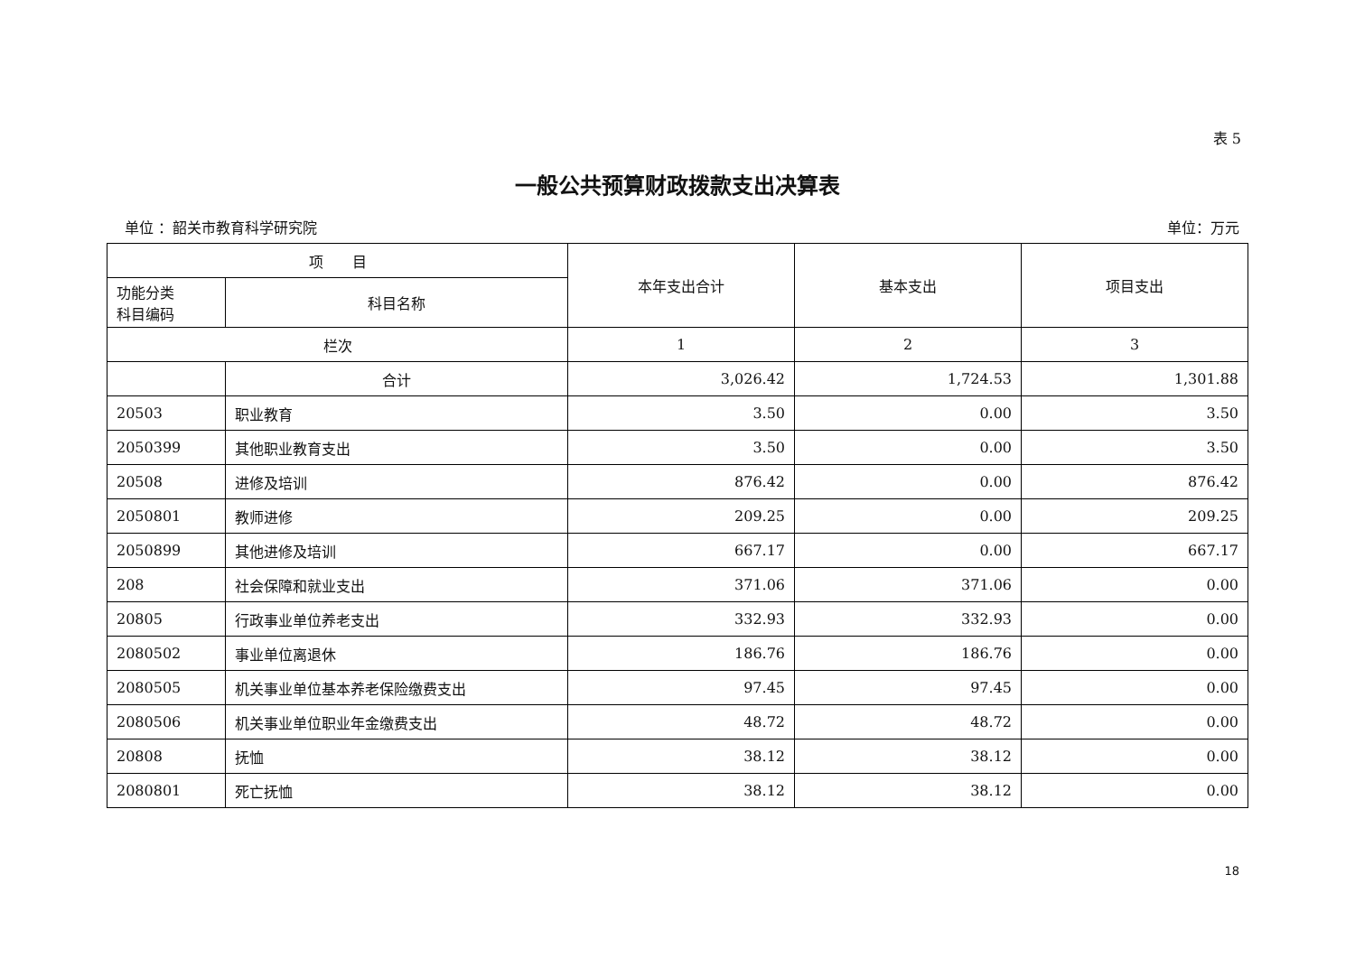表 5
一般公共预算财政拨款支出决算表
单位 ：韶关市教育科学研究院 单位：万元
| 项 目 | | 本年支出合计 | 基本支出 | 项目支出 |
| --- | --- | --- | --- | --- |
| 功能分类 科目编码 | 科目名称 | | | |
| 栏次 | | 1 | 2 | 3 |
| | 合计 | 3,026.42 | 1,724.53 | 1,301.88 |
| 20503 | 职业教育 | 3.50 | 0.00 | 3.50 |
| 2050399 | 其他职业教育支出 | 3.50 | 0.00 | 3.50 |
| 20508 | 进修及培训 | 876.42 | 0.00 | 876.42 |
| 2050801 | 教师进修 | 209.25 | 0.00 | 209.25 |
| 2050899 | 其他进修及培训 | 667.17 | 0.00 | 667.17 |
| 208 | 社会保障和就业支出 | 371.06 | 371.06 | 0.00 |
| 20805 | 行政事业单位养老支出 | 332.93 | 332.93 | 0.00 |
| 2080502 | 事业单位离退休 | 186.76 | 186.76 | 0.00 |
| 2080505 | 机关事业单位基本养老保险缴费支出 | 97.45 | 97.45 | 0.00 |
| 2080506 | 机关事业单位职业年金缴费支出 | 48.72 | 48.72 | 0.00 |
| 20808 | 抚恤 | 38.12 | 38.12 | 0.00 |
| 2080801 | 死亡抚恤 | 38.12 | 38.12 | 0.00 |
18